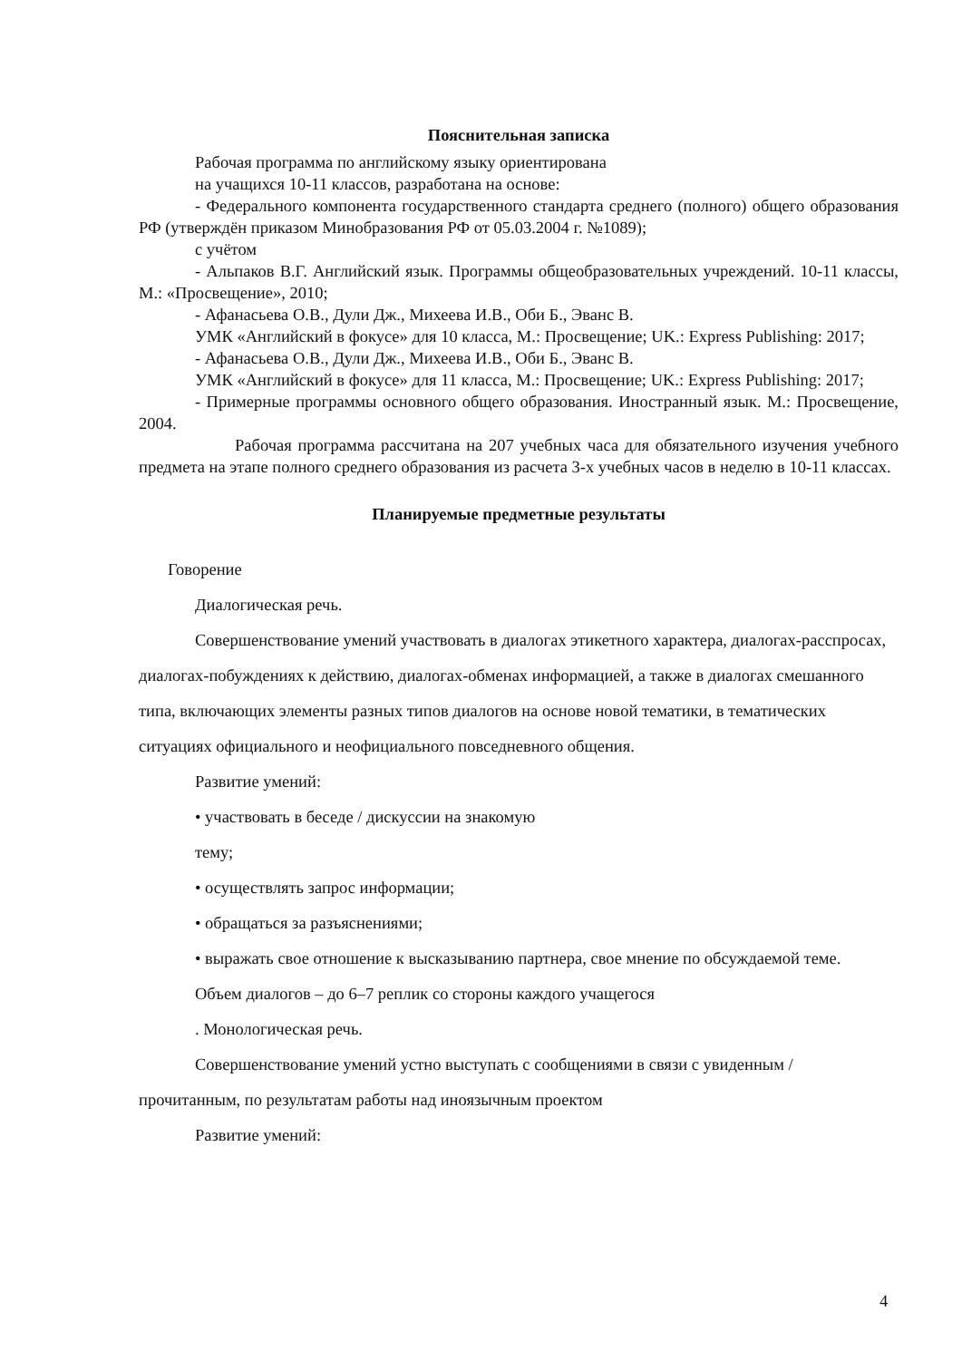Пояснительная записка
Рабочая программа по английскому языку ориентирована
на учащихся 10-11 классов, разработана на основе:
- Федерального компонента государственного стандарта среднего (полного) общего образования РФ (утверждён приказом Минобразования РФ от 05.03.2004 г. №1089);
с учётом
- Альпаков В.Г. Английский язык. Программы общеобразовательных учреждений. 10-11 классы, М.: «Просвещение», 2010;
- Афанасьева О.В., Дули Дж., Михеева И.В., Оби Б., Эванс В.
УМК «Английский в фокусе» для 10 класса, М.: Просвещение; UK.: Express Publishing: 2017;
- Афанасьева О.В., Дули Дж., Михеева И.В., Оби Б., Эванс В.
УМК «Английский в фокусе» для 11 класса, М.: Просвещение; UK.: Express Publishing: 2017;
- Примерные программы основного общего образования. Иностранный язык. М.: Просвещение, 2004.
Рабочая программа рассчитана на 207 учебных часа для обязательного изучения учебного предмета на этапе полного среднего образования из расчета 3-х учебных часов в неделю в 10-11 классах.
Планируемые предметные результаты
Говорение
Диалогическая речь.
Совершенствование умений участвовать в диалогах этикетного характера, диалогах-расспросах, диалогах-побуждениях к действию, диалогах-обменах информацией, а также в диалогах смешанного типа, включающих элементы разных типов диалогов на основе новой тематики, в тематических ситуациях официального и неофициального повседневного общения.
Развитие умений:
• участвовать в беседе / дискуссии на знакомую
тему;
• осуществлять запрос информации;
• обращаться за разъяснениями;
• выражать свое отношение к высказыванию партнера, свое мнение по обсуждаемой теме.
Объем диалогов – до 6–7 реплик со стороны каждого учащегося
. Монологическая речь.
Совершенствование умений устно выступать с сообщениями в связи с увиденным / прочитанным, по результатам работы над иноязычным проектом
Развитие умений:
4